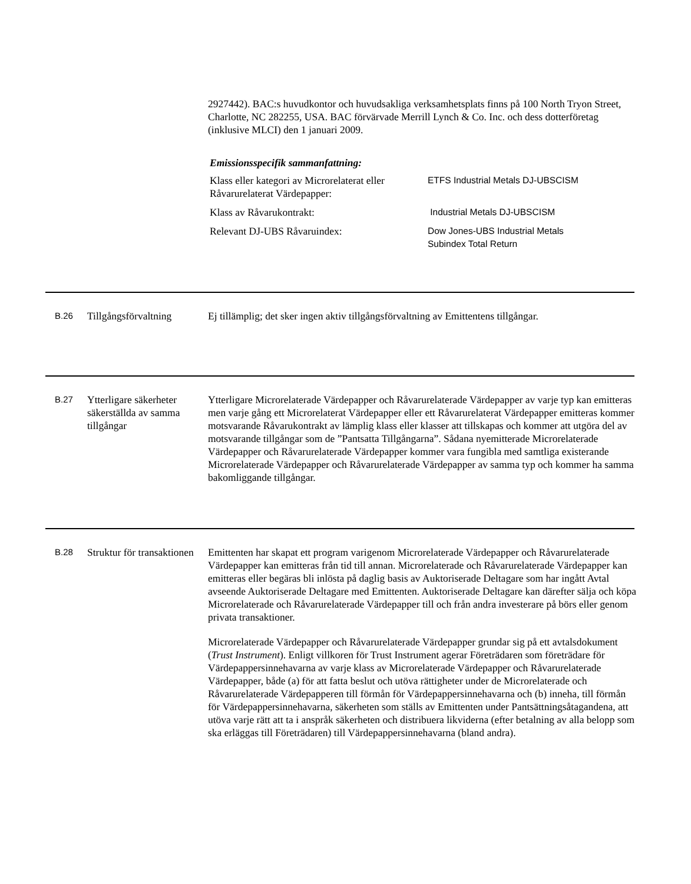2927442). BAC:s huvudkontor och huvudsakliga verksamhetsplats finns på 100 North Tryon Street, Charlotte, NC 282255, USA. BAC förvärvade Merrill Lynch & Co. Inc. och dess dotterföretag (inklusive MLCI) den 1 januari 2009.
Emissionsspecifik sammanfattning:
| Klass eller kategori av Microrelaterat eller Råvarurelaterat Värdepapper: | ETFS Industrial Metals DJ-UBSCISM |
| Klass av Råvarukontrakt: | Industrial Metals DJ-UBSCISM |
| Relevant DJ-UBS Råvaruindex: | Dow Jones-UBS Industrial Metals Subindex Total Return |
B.26
Tillgångsförvaltning
Ej tillämplig; det sker ingen aktiv tillgångsförvaltning av Emittentens tillgångar.
B.27
Ytterligare säkerheter säkerställda av samma tillgångar
Ytterligare Microrelaterade Värdepapper och Råvarurelaterade Värdepapper av varje typ kan emitteras men varje gång ett Microrelaterat Värdepapper eller ett Råvarurelaterat Värdepapper emitteras kommer motsvarande Råvarukontrakt av lämplig klass eller klasser att tillskapas och kommer att utgöra del av motsvarande tillgångar som de ”Pantsatta Tillgångarna”. Sådana nyemitterade Microrelaterade Värdepapper och Råvarurelaterade Värdepapper kommer vara fungibla med samtliga existerande Microrelaterade Värdepapper och Råvarurelaterade Värdepapper av samma typ och kommer ha samma bakomliggande tillgångar.
B.28
Struktur för transaktionen
Emittenten har skapat ett program varigenom Microrelaterade Värdepapper och Råvarurelaterade Värdepapper kan emitteras från tid till annan. Microrelaterade och Råvarurelaterade Värdepapper kan emitteras eller begäras bli inlösta på daglig basis av Auktoriserade Deltagare som har ingått Avtal avseende Auktoriserade Deltagare med Emittenten. Auktoriserade Deltagare kan därefter sälja och köpa Microrelaterade och Råvarurelaterade Värdepapper till och från andra investerare på börs eller genom privata transaktioner.
Microrelaterade Värdepapper och Råvarurelaterade Värdepapper grundar sig på ett avtalsdokument (Trust Instrument). Enligt villkoren för Trust Instrument agerar Företrädaren som företrädare för Värdepappersinnehavarna av varje klass av Microrelaterade Värdepapper och Råvarurelaterade Värdepapper, både (a) för att fatta beslut och utöva rättigheter under de Microrelaterade och Råvarurelaterade Värdepapperen till förmån för Värdepappersinnehavarna och (b) inneha, till förmån för Värdepappersinnehavarna, säkerheten som ställs av Emittenten under Pantsättningsåtagandena, att utöva varje rätt att ta i anspråk säkerheten och distribuera likviderna (efter betalning av alla belopp som ska erläggas till Företrädaren) till Värdepappersinnehavarna (bland andra).